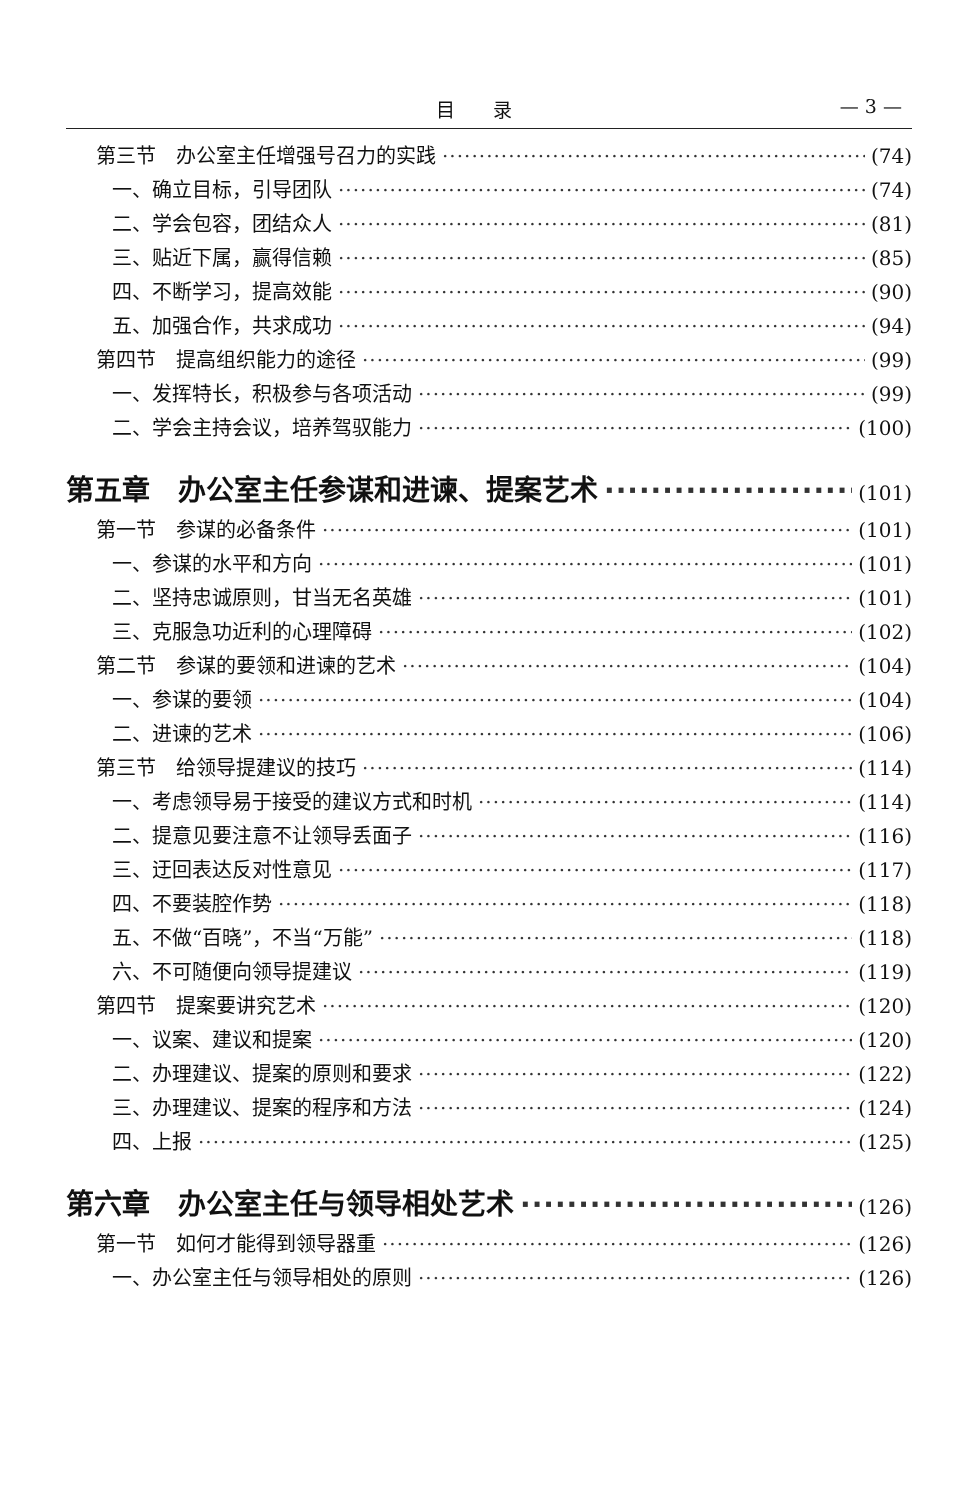目　　录 — 3 —
第三节　办公室主任增强号召力的实践 (74)
一、确立目标，引导团队 (74)
二、学会包容，团结众人 (81)
三、贴近下属，赢得信赖 (85)
四、不断学习，提高效能 (90)
五、加强合作，共求成功 (94)
第四节　提高组织能力的途径 (99)
一、发挥特长，积极参与各项活动 (99)
二、学会主持会议，培养驾驭能力 (100)
第五章　办公室主任参谋和进谏、提案艺术 (101)
第一节　参谋的必备条件 (101)
一、参谋的水平和方向 (101)
二、坚持忠诚原则，甘当无名英雄 (101)
三、克服急功近利的心理障碍 (102)
第二节　参谋的要领和进谏的艺术 (104)
一、参谋的要领 (104)
二、进谏的艺术 (106)
第三节　给领导提建议的技巧 (114)
一、考虑领导易于接受的建议方式和时机 (114)
二、提意见要注意不让领导丢面子 (116)
三、迂回表达反对性意见 (117)
四、不要装腔作势 (118)
五、不做“百晓”，不当“万能” (118)
六、不可随便向领导提建议 (119)
第四节　提案要讲究艺术 (120)
一、议案、建议和提案 (120)
二、办理建议、提案的原则和要求 (122)
三、办理建议、提案的程序和方法 (124)
四、上报 (125)
第六章　办公室主任与领导相处艺术 (126)
第一节　如何才能得到领导器重 (126)
一、办公室主任与领导相处的原则 (126)